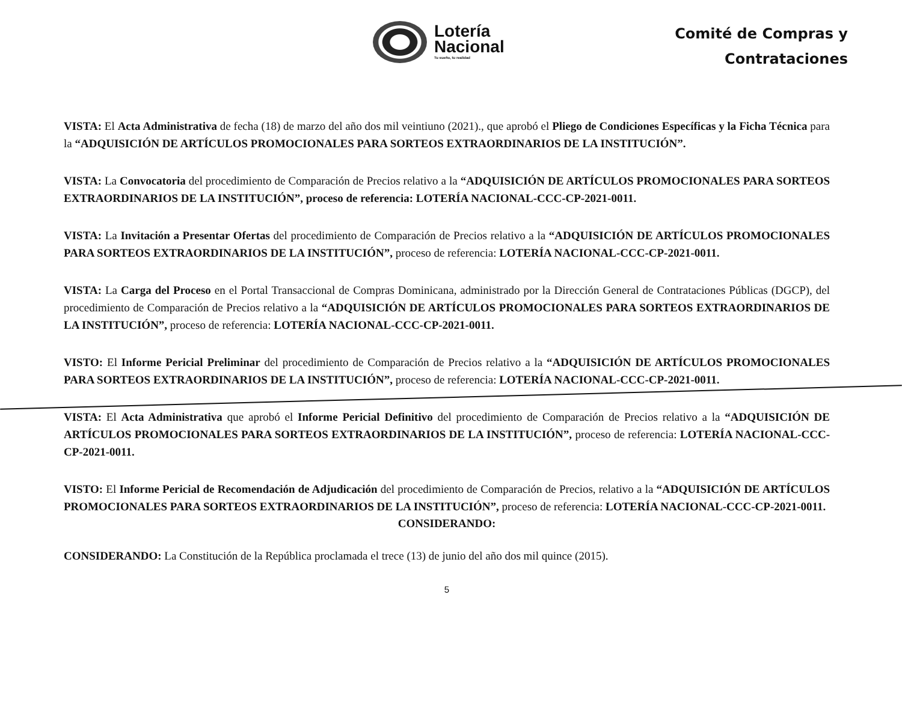Lotería
Nacional
Tu sueño, tu realidad
Comité de Compras y
Contrataciones
VISTA: El Acta Administrativa de fecha (18) de marzo del año dos mil veintiuno (2021)., que aprobó el Pliego de Condiciones Específicas y la Ficha Técnica para la “ADQUISICIÓN DE ARTÍCULOS PROMOCIONALES PARA SORTEOS EXTRAORDINARIOS DE LA INSTITUCIÓN”.
VISTA: La Convocatoria del procedimiento de Comparación de Precios relativo a la “ADQUISICIÓN DE ARTÍCULOS PROMOCIONALES PARA SORTEOS EXTRAORDINARIOS DE LA INSTITUCIÓN”, proceso de referencia: LOTERÍA NACIONAL-CCC-CP-2021-0011.
VISTA: La Invitación a Presentar Ofertas del procedimiento de Comparación de Precios relativo a la “ADQUISICIÓN DE ARTÍCULOS PROMOCIONALES PARA SORTEOS EXTRAORDINARIOS DE LA INSTITUCIÓN”, proceso de referencia: LOTERÍA NACIONAL-CCC-CP-2021-0011.
VISTA: La Carga del Proceso en el Portal Transaccional de Compras Dominicana, administrado por la Dirección General de Contrataciones Públicas (DGCP), del procedimiento de Comparación de Precios relativo a la “ADQUISICIÓN DE ARTÍCULOS PROMOCIONALES PARA SORTEOS EXTRAORDINARIOS DE LA INSTITUCIÓN”, proceso de referencia: LOTERÍA NACIONAL-CCC-CP-2021-0011.
VISTO: El Informe Pericial Preliminar del procedimiento de Comparación de Precios relativo a la “ADQUISICIÓN DE ARTÍCULOS PROMOCIONALES PARA SORTEOS EXTRAORDINARIOS DE LA INSTITUCIÓN”, proceso de referencia: LOTERÍA NACIONAL-CCC-CP-2021-0011.
VISTA: El Acta Administrativa que aprobó el Informe Pericial Definitivo del procedimiento de Comparación de Precios relativo a la “ADQUISICIÓN DE ARTÍCULOS PROMOCIONALES PARA SORTEOS EXTRAORDINARIOS DE LA INSTITUCIÓN”, proceso de referencia: LOTERÍA NACIONAL-CCC-CP-2021-0011.
VISTO: El Informe Pericial de Recomendación de Adjudicación del procedimiento de Comparación de Precios, relativo a la “ADQUISICIÓN DE ARTÍCULOS PROMOCIONALES PARA SORTEOS EXTRAORDINARIOS DE LA INSTITUCIÓN”, proceso de referencia: LOTERÍA NACIONAL-CCC-CP-2021-0011.
CONSIDERANDO:
CONSIDERANDO: La Constitución de la República proclamada el trece (13) de junio del año dos mil quince (2015).
5